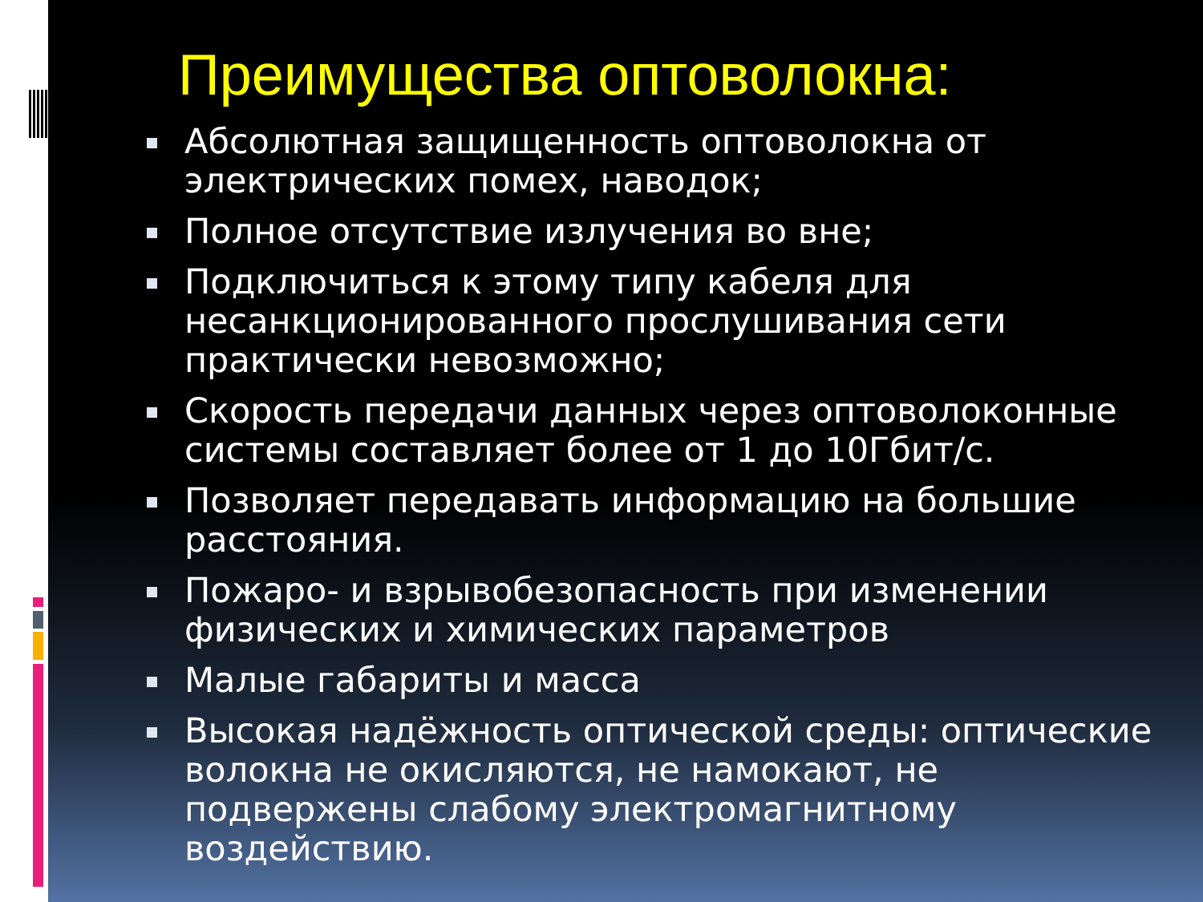Преимущества оптоволокна:
Абсолютная защищенность оптоволокна от электрических помех, наводок;
Полное отсутствие излучения во вне;
Подключиться к этому типу кабеля для несанкционированного прослушивания сети практически невозможно;
Скорость передачи данных через оптоволоконные системы составляет более от 1 до 10Гбит/с.
Позволяет передавать информацию на большие расстояния.
Пожаро- и взрывобезопасность при изменении физических и химических параметров
Малые габариты и масса
Высокая надёжность оптической среды: оптические волокна не окисляются, не намокают, не подвержены слабому электромагнитному воздействию.